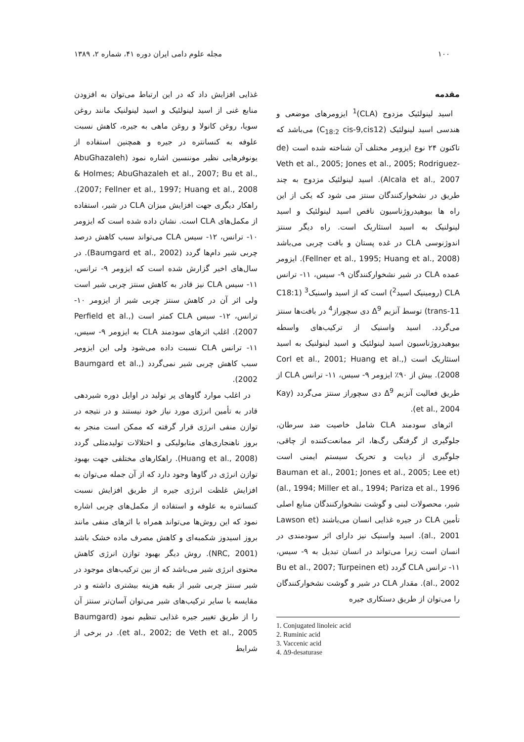۱۰۰ مجله علوم دامی ایران دوره ۴۱، شماره ۲، ۱۳۸۹
مقدمه
اسید لینولئیک مزدوج (CLA)<sup>1</sup> ایزومرهای موضعی و هندسی اسید لینولئیک (C<sub>18:2</sub> cis-9,cis12) می‌باشد که تاکنون ۲۴ نوع ایزومر مختلف آن شناخته شده است (de Veth et al., 2005; Jones et al., 2005; Rodriguez-Alcala et al., 2007). اسید لینولئیک مزدوج به چند طریق در نشخوارکنندگان سنتز می شود که یکی از این راه ها بیوهیدروژناسیون ناقص اسید لینولئیک و اسید لینولنیک به اسید استئاریک است. راه دیگر سنتز اندوژنوسی CLA در غده پستان و بافت چربی می‌باشد (Fellner et al., 1995; Huang et al., 2008). ایزومر عمده CLA در شیر نشخوارکنندگان ۹- سیس، ۱۱- ترانس CLA (رومینیک اسید<sup>2</sup>) است که از اسید واسنیک<sup>3</sup> (C18:1 trans-11) توسط آنزیم Δ<sup>9</sup> دی سچوراز<sup>4</sup> در بافت‌ها سنتز می‌گردد. اسید واسنیک از ترکیب‌های واسطه بیوهیدروژناسیون اسید لینولئیک و اسید لینولنیک به اسید استئاریک است (Corl et al., 2001; Huang et al., 2008). بیش از ۹۰٪ ایزومر ۹- سیس، ۱۱- ترانس CLA از طریق فعالیت آنزیم Δ<sup>9</sup> دی سچوراز سنتز می‌گردد (Kay et al., 2004).
اثرهای سودمند CLA شامل خاصیت ضد سرطان، جلوگیری از گرفتگی رگ‌ها، اثر ممانعت‌کننده از چاقی، جلوگیری از دیابت و تحریک سیستم ایمنی است (Bauman et al., 2001; Jones et al., 2005; Lee et al., 1994; Miller et al., 1994; Pariza et al., 1996) شیر، محصولات لبنی و گوشت نشخوارکنندگان منابع اصلی تأمین CLA در جیره غذایی انسان می‌باشند (Lawson et al., 2001). اسید واسنیک نیز دارای اثر سودمندی در انسان است زیرا می‌تواند در انسان تبدیل به ۹- سیس، ۱۱- ترانس CLA گردد (Bu et al., 2007; Turpeinen et al., 2002). مقدار CLA در شیر و گوشت نشخوارکنندگان را می‌توان از طریق دستکاری جیره
1. Conjugated linoleic acid
2. Ruminic acid
3. Vaccenic acid
4. Δ9-desaturase
غذایی افزایش داد که در این ارتباط می‌توان به افزودن منابع غنی از اسید لینولئیک و اسید لینولنیک مانند روغن سویا، روغن کانولا و روغن ماهی به جیره، کاهش نسبت علوفه به کنسانتره در جیره و همچنین استفاده از یونوفرهایی نظیر موننسین اشاره نمود (AbuGhazaleh & Holmes; AbuGhazaleh et al., 2007; Bu et al., 2007; Fellner et al., 1997; Huang et al., 2008). راهکار دیگری جهت افزایش میزان CLA در شیر، استفاده از مکمل‌های CLA است. نشان داده شده است که ایزومر ۱۰- ترانس، ۱۲- سیس CLA می‌تواند سبب کاهش درصد چربی شیر دام‌ها گردد (Baumgard et al., 2002). در سال‌های اخیر گزارش شده است که ایزومر ۹- ترانس، ۱۱- سیس CLA نیز قادر به کاهش سنتز چربی شیر است ولی اثر آن در کاهش سنتز چربی شیر از ایزومر ۱۰- ترانس، ۱۲- سیس CLA کمتر است (Perfield et al., 2007). اغلب اثرهای سودمند CLA به ایزومر ۹- سیس، ۱۱- ترانس CLA نسبت داده می‌شود ولی این ایزومر سبب کاهش چربی شیر نمی‌گردد (Baumgard et al., 2002).
در اغلب موارد گاوهای پر تولید در اوایل دوره شیردهی قادر به تأمین انرژی مورد نیاز خود نیستند و در نتیجه در توازن منفی انرژی قرار گرفته که ممکن است منجر به بروز ناهنجاری‌های متابولیکی و اختلالات تولیدمثلی گردد (Huang et al., 2008). راهکارهای مختلفی جهت بهبود توازن انرژی در گاوها وجود دارد که از آن جمله می‌توان به افزایش غلظت انرژی جیره از طریق افزایش نسبت کنسانتره به علوفه و استفاده از مکمل‌های چربی اشاره نمود که این روش‌ها می‌تواند همراه با اثرهای منفی مانند بروز اسیدوز شکمبه‌ای و کاهش مصرف ماده خشک باشد (NRC, 2001). روش دیگر بهبود توازن انرژی کاهش محتوی انرژی شیر می‌باشد که از بین ترکیب‌های موجود در شیر سنتز چربی شیر از بقیه هزینه بیشتری داشته و در مقایسه با سایر ترکیب‌های شیر می‌توان آسان‌تر سنتز آن را از طریق تغییر جیره غذایی تنظیم نمود (Baumgard et al., 2002; de Veth et al., 2005). در برخی از شرایط